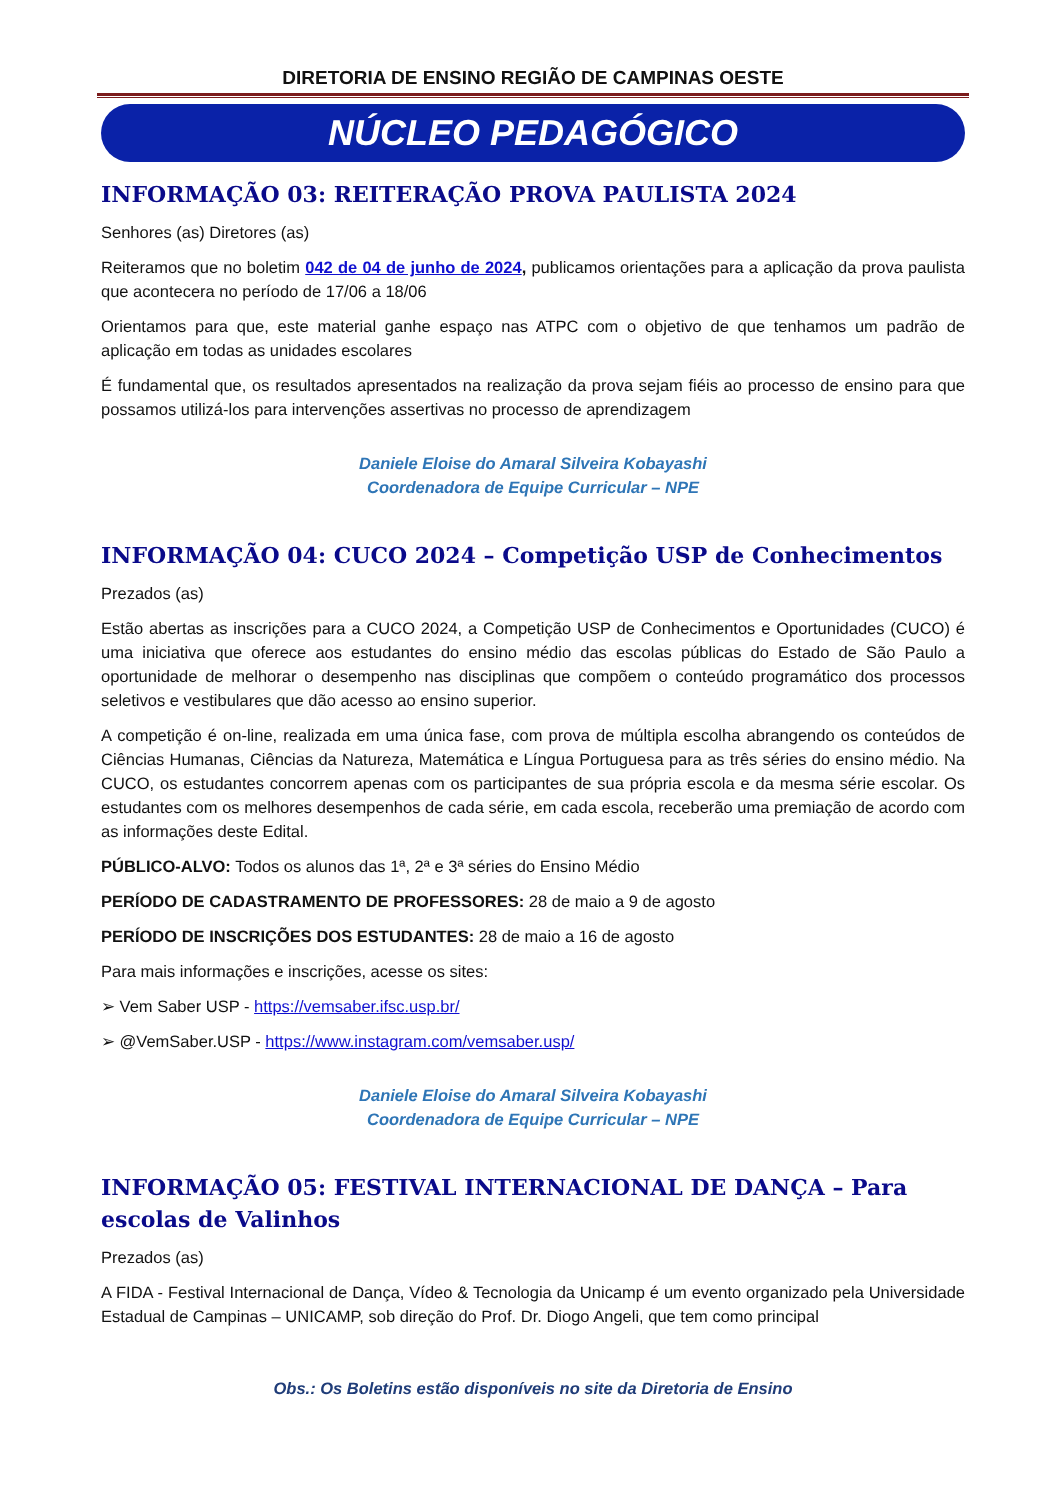DIRETORIA DE ENSINO REGIÃO DE CAMPINAS OESTE
NÚCLEO PEDAGÓGICO
INFORMAÇÃO 03: REITERAÇÃO PROVA PAULISTA 2024
Senhores (as) Diretores (as)
Reiteramos que no boletim 042 de 04 de junho de 2024, publicamos orientações para a aplicação da prova paulista que acontecera no período de 17/06 a 18/06
Orientamos para que, este material ganhe espaço nas ATPC com o objetivo de que tenhamos um padrão de aplicação em todas as unidades escolares
É fundamental que, os resultados apresentados na realização da prova sejam fiéis ao processo de ensino para que possamos utilizá-los para intervenções assertivas no processo de aprendizagem
Daniele Eloise do Amaral Silveira Kobayashi
Coordenadora de Equipe Curricular – NPE
INFORMAÇÃO 04: CUCO 2024 – Competição USP de Conhecimentos
Prezados (as)
Estão abertas as inscrições para a CUCO 2024, a Competição USP de Conhecimentos e Oportunidades (CUCO) é uma iniciativa que oferece aos estudantes do ensino médio das escolas públicas do Estado de São Paulo a oportunidade de melhorar o desempenho nas disciplinas que compõem o conteúdo programático dos processos seletivos e vestibulares que dão acesso ao ensino superior.
A competição é on-line, realizada em uma única fase, com prova de múltipla escolha abrangendo os conteúdos de Ciências Humanas, Ciências da Natureza, Matemática e Língua Portuguesa para as três séries do ensino médio. Na CUCO, os estudantes concorrem apenas com os participantes de sua própria escola e da mesma série escolar. Os estudantes com os melhores desempenhos de cada série, em cada escola, receberão uma premiação de acordo com as informações deste Edital.
PÚBLICO-ALVO: Todos os alunos das 1ª, 2ª e 3ª séries do Ensino Médio
PERÍODO DE CADASTRAMENTO DE PROFESSORES: 28 de maio a 9 de agosto
PERÍODO DE INSCRIÇÕES DOS ESTUDANTES: 28 de maio a 16 de agosto
Para mais informações e inscrições, acesse os sites:
➢ Vem Saber USP - https://vemsaber.ifsc.usp.br/
➢ @VemSaber.USP - https://www.instagram.com/vemsaber.usp/
Daniele Eloise do Amaral Silveira Kobayashi
Coordenadora de Equipe Curricular – NPE
INFORMAÇÃO 05: FESTIVAL INTERNACIONAL DE DANÇA – Para escolas de Valinhos
Prezados (as)
A FIDA - Festival Internacional de Dança, Vídeo & Tecnologia da Unicamp é um evento organizado pela Universidade Estadual de Campinas – UNICAMP, sob direção do Prof. Dr. Diogo Angeli, que tem como principal
Obs.: Os Boletins estão disponíveis no site da Diretoria de Ensino